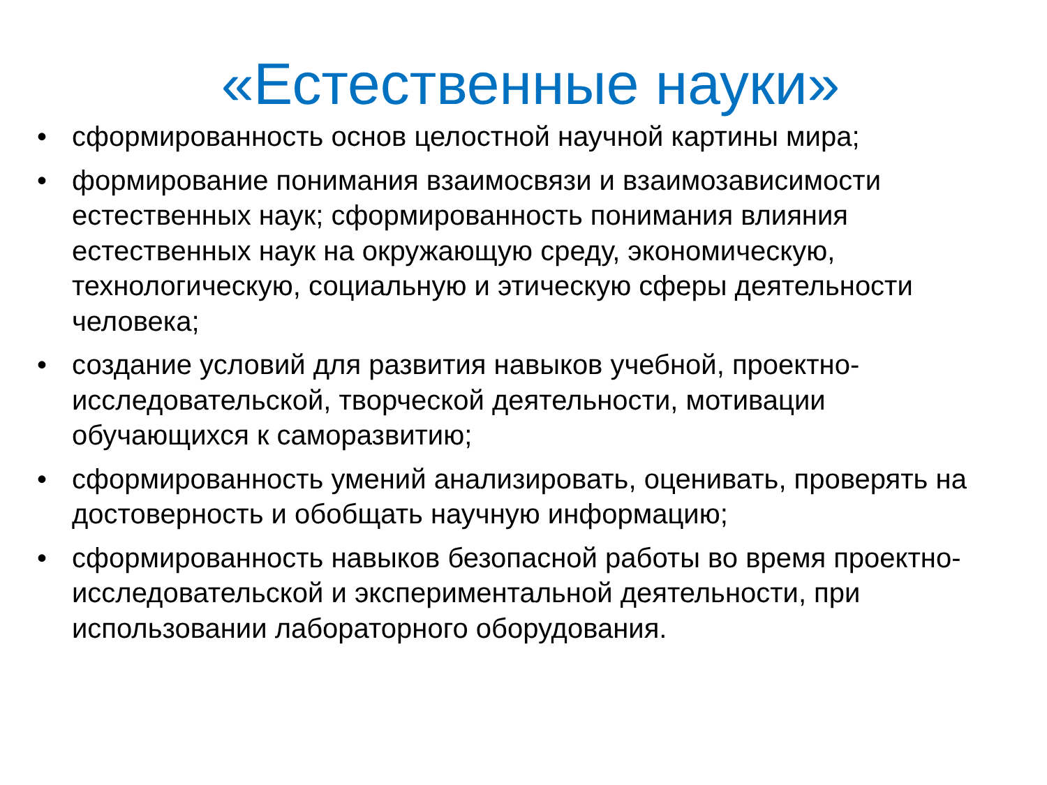«Естественные науки»
• сформированность основ целостной научной картины мира;
• формирование понимания взаимосвязи и взаимозависимости естественных наук; сформированность понимания влияния естественных наук на окружающую среду, экономическую, технологическую, социальную и этическую сферы деятельности человека;
• создание условий для развития навыков учебной, проектно-исследовательской, творческой деятельности, мотивации обучающихся к саморазвитию;
• сформированность умений анализировать, оценивать, проверять на достоверность и обобщать научную информацию;
• сформированность навыков безопасной работы во время проектно-исследовательской и экспериментальной деятельности, при использовании лабораторного оборудования.